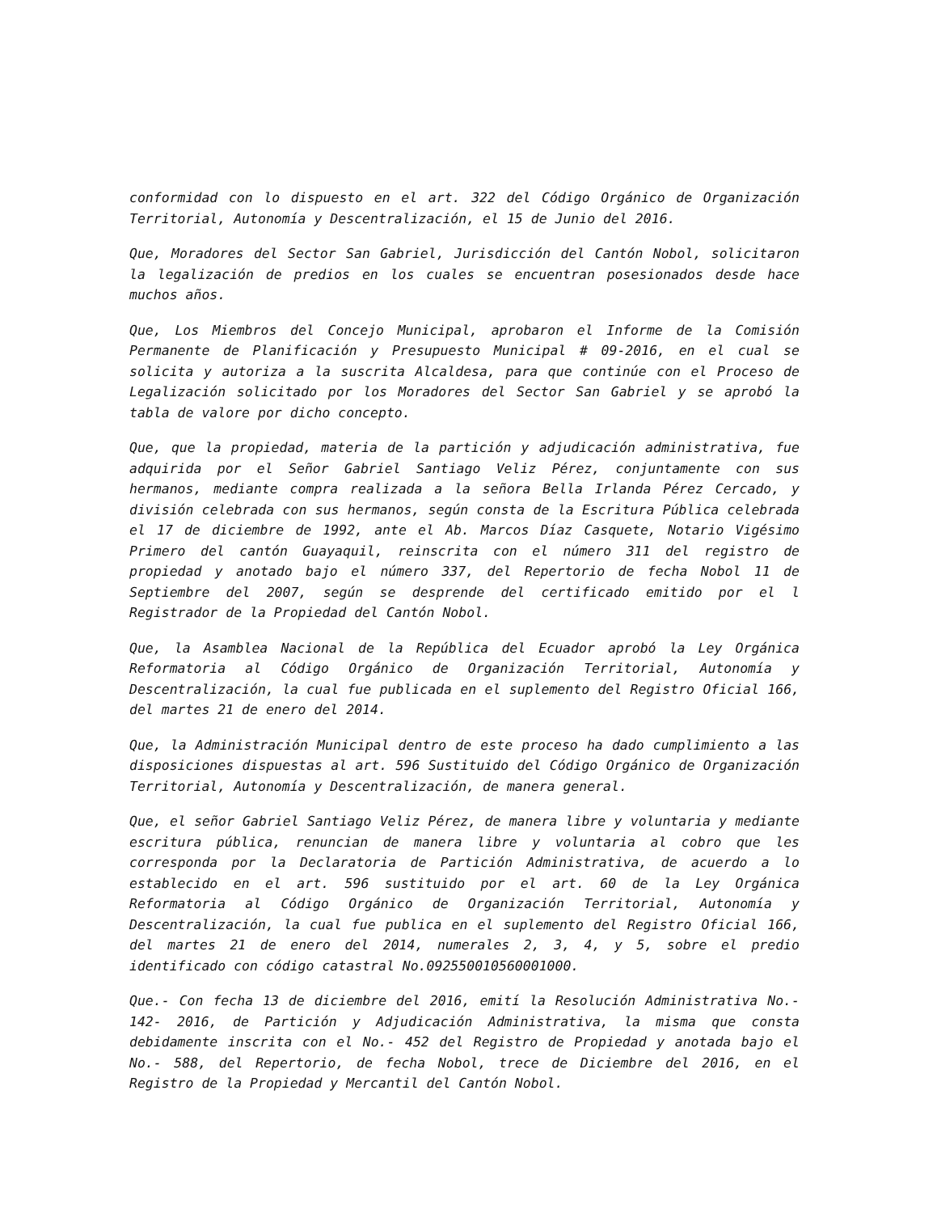conformidad con lo dispuesto en el art. 322 del Código Orgánico de Organización Territorial, Autonomía y Descentralización, el 15 de Junio del 2016.
Que, Moradores del Sector San Gabriel, Jurisdicción del Cantón Nobol, solicitaron la legalización de predios en los cuales se encuentran posesionados desde hace muchos años.
Que, Los Miembros del Concejo Municipal, aprobaron el Informe de la Comisión Permanente de Planificación y Presupuesto Municipal # 09-2016, en el cual se solicita y autoriza a la suscrita Alcaldesa, para que continúe con el Proceso de Legalización solicitado por los Moradores del Sector San Gabriel y se aprobó la tabla de valore por dicho concepto.
Que, que la propiedad, materia de la partición y adjudicación administrativa, fue adquirida por el Señor Gabriel Santiago Veliz Pérez, conjuntamente con sus hermanos, mediante compra realizada a la señora Bella Irlanda Pérez Cercado, y división celebrada con sus hermanos, según consta de la Escritura Pública celebrada el 17 de diciembre de 1992, ante el Ab. Marcos Díaz Casquete, Notario Vigésimo Primero del cantón Guayaquil, reinscrita con el número 311 del registro de propiedad y anotado bajo el número 337, del Repertorio de fecha Nobol 11 de Septiembre del 2007, según se desprende del certificado emitido por el l Registrador de la Propiedad del Cantón Nobol.
Que, la Asamblea Nacional de la República del Ecuador aprobó la Ley Orgánica Reformatoria al Código Orgánico de Organización Territorial, Autonomía y Descentralización, la cual fue publicada en el suplemento del Registro Oficial 166, del martes 21 de enero del 2014.
Que, la Administración Municipal dentro de este proceso ha dado cumplimiento a las disposiciones dispuestas al art. 596 Sustituido del Código Orgánico de Organización Territorial, Autonomía y Descentralización, de manera general.
Que, el señor Gabriel Santiago Veliz Pérez, de manera libre y voluntaria y mediante escritura pública, renuncian de manera libre y voluntaria al cobro que les corresponda por la Declaratoria de Partición Administrativa, de acuerdo a lo establecido en el art. 596 sustituido por el art. 60 de la Ley Orgánica Reformatoria al Código Orgánico de Organización Territorial, Autonomía y Descentralización, la cual fue publica en el suplemento del Registro Oficial 166, del martes 21 de enero del 2014, numerales 2, 3, 4, y 5, sobre el predio identificado con código catastral No.092550010560001000.
Que.- Con fecha 13 de diciembre del 2016, emití la Resolución Administrativa No.- 142- 2016, de Partición y Adjudicación Administrativa, la misma que consta debidamente inscrita con el No.- 452 del Registro de Propiedad y anotada bajo el No.- 588, del Repertorio, de fecha Nobol, trece de Diciembre del 2016, en el Registro de la Propiedad y Mercantil del Cantón Nobol.